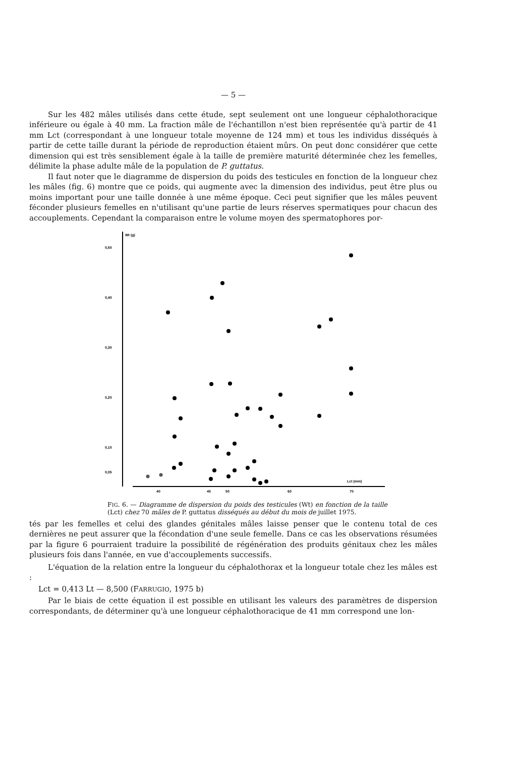— 5 —
Sur les 482 mâles utilisés dans cette étude, sept seulement ont une longueur céphalothoracique inférieure ou égale à 40 mm. La fraction mâle de l'échantillon n'est bien représentée qu'à partir de 41 mm Lct (correspondant à une longueur totale moyenne de 124 mm) et tous les individus disséqués à partir de cette taille durant la période de reproduction étaient mûrs. On peut donc considérer que cette dimension qui est très sensiblement égale à la taille de première maturité déterminée chez les femelles, délimite la phase adulte mâle de la population de P. guttatus.
Il faut noter que le diagramme de dispersion du poids des testicules en fonction de la longueur chez les mâles (fig. 6) montre que ce poids, qui augmente avec la dimension des individus, peut être plus ou moins important pour une taille donnée à une même époque. Ceci peut signifier que les mâles peuvent féconder plusieurs femelles en n'utilisant qu'une partie de leurs réserves spermatiques pour chacun des accouplements. Cependant la comparaison entre le volume moyen des spermatophores por-
Wt (g)
0,50
0,40
0,30
0,20
0,10
0,05
Lct (mm)
40
45
50
60
70
FIG. 6. — Diagramme de dispersion du poids des testicules (Wt) en fonction de la taille (Lct) chez 70 mâles de P. guttatus disséqués au début du mois de juillet 1975.
tés par les femelles et celui des glandes génitales mâles laisse penser que le contenu total de ces dernières ne peut assurer que la fécondation d'une seule femelle. Dans ce cas les observations résumées par la figure 6 pourraient traduire la possibilité de régénération des produits génitaux chez les mâles plusieurs fois dans l'année, en vue d'accouplements successifs.
L'équation de la relation entre la longueur du céphalothorax et la longueur totale chez les mâles est :
Lct = 0,413 Lt — 8,500 (FARRUGIO, 1975 b)
Par le biais de cette équation il est possible en utilisant les valeurs des paramètres de dispersion correspondants, de déterminer qu'à une longueur céphalothoracique de 41 mm correspond une lon-